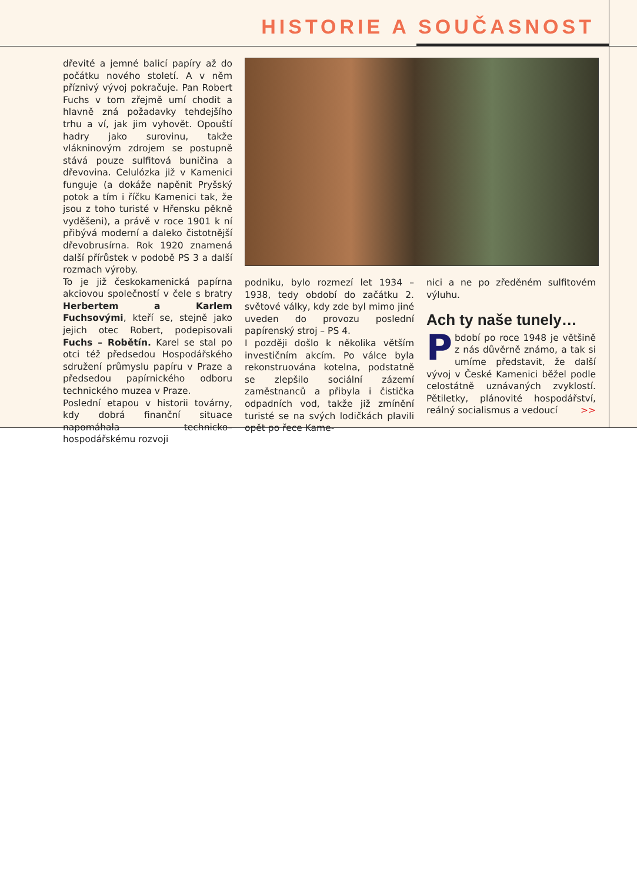HISTORIE A SOUČASNOST
dřevité a jemné balicí papíry až do počátku nového století. A v něm příznivý vývoj pokračuje. Pan Robert Fuchs v tom zřejmě umí chodit a hlavně zná požadavky tehdejšího trhu a ví, jak jim vyhovět. Opouští hadry jako surovinu, takže vlákninovým zdrojem se postupně stává pouze sulfitová buničina a dřevovina. Celulózka již v Kamenici funguje (a dokáže napěnit Pryšský potok a tím i říčku Kamenici tak, že jsou z toho turisté v Hřensku pěkně vyděšeni), a právě v roce 1901 k ní přibývá moderní a daleko čistotnější dřevobrusírna. Rok 1920 znamená další přírůstek v podobě PS 3 a další rozmach výroby.
To je již českokamenická papírna akciovou společností v čele s bratry Herbertem a Karlem Fuchsovými, kteří se, stejně jako jejich otec Robert, podepisovali Fuchs – Robětín. Karel se stal po otci též předsedou Hospodářského sdružení průmyslu papíru v Praze a předsedou papírnického odboru technického muzea v Praze.
Poslední etapou v historii továrny, kdy dobrá finanční situace napomáhala technicko–hospodářskému rozvoji
podniku, bylo rozmezí let 1934 – 1938, tedy období do začátku 2. světové války, kdy zde byl mimo jiné uveden do provozu poslední papírenský stroj – PS 4.
I později došlo k několika větším investičním akcím. Po válce byla rekonstruována kotelna, podstatně se zlepšilo sociální zázemí zaměstnanců a přibyla i čistička odpadních vod, takže již zmínění turisté se na svých lodičkách plavili opět po řece Kame-
nici a ne po zředěném sulfitovém výluhu.
Ach ty naše tunely…
Pbdobí po roce 1948 je většině z nás důvěrně známo, a tak si umíme představit, že další vývoj v České Kamenici běžel podle celostátně uznávaných zvyklostí. Pětiletky, plánovité hospodářství, reálný socialismus a vedoucí >>